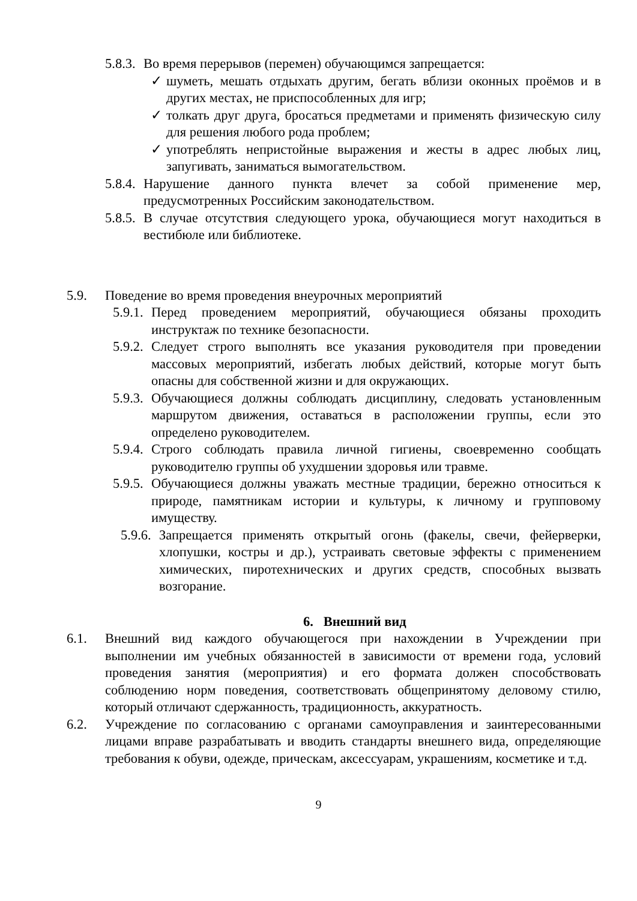5.8.3. Во время перерывов (перемен) обучающимся запрещается:
✓ шуметь, мешать отдыхать другим, бегать вблизи оконных проёмов и в других местах, не приспособленных для игр;
✓ толкать друг друга, бросаться предметами и применять физическую силу для решения любого рода проблем;
✓ употреблять непристойные выражения и жесты в адрес любых лиц, запугивать, заниматься вымогательством.
5.8.4. Нарушение данного пункта влечет за собой применение мер, предусмотренных Российским законодательством.
5.8.5. В случае отсутствия следующего урока, обучающиеся могут находиться в вестибюле или библиотеке.
5.9. Поведение во время проведения внеурочных мероприятий
5.9.1. Перед проведением мероприятий, обучающиеся обязаны проходить инструктаж по технике безопасности.
5.9.2. Следует строго выполнять все указания руководителя при проведении массовых мероприятий, избегать любых действий, которые могут быть опасны для собственной жизни и для окружающих.
5.9.3. Обучающиеся должны соблюдать дисциплину, следовать установленным маршрутом движения, оставаться в расположении группы, если это определено руководителем.
5.9.4. Строго соблюдать правила личной гигиены, своевременно сообщать руководителю группы об ухудшении здоровья или травме.
5.9.5. Обучающиеся должны уважать местные традиции, бережно относиться к природе, памятникам истории и культуры, к личному и групповому имуществу.
5.9.6. Запрещается применять открытый огонь (факелы, свечи, фейерверки, хлопушки, костры и др.), устраивать световые эффекты с применением химических, пиротехнических и других средств, способных вызвать возгорание.
6. Внешний вид
6.1. Внешний вид каждого обучающегося при нахождении в Учреждении при выполнении им учебных обязанностей в зависимости от времени года, условий проведения занятия (мероприятия) и его формата должен способствовать соблюдению норм поведения, соответствовать общепринятому деловому стилю, который отличают сдержанность, традиционность, аккуратность.
6.2. Учреждение по согласованию с органами самоуправления и заинтересованными лицами вправе разрабатывать и вводить стандарты внешнего вида, определяющие требования к обуви, одежде, прическам, аксессуарам, украшениям, косметике и т.д.
9